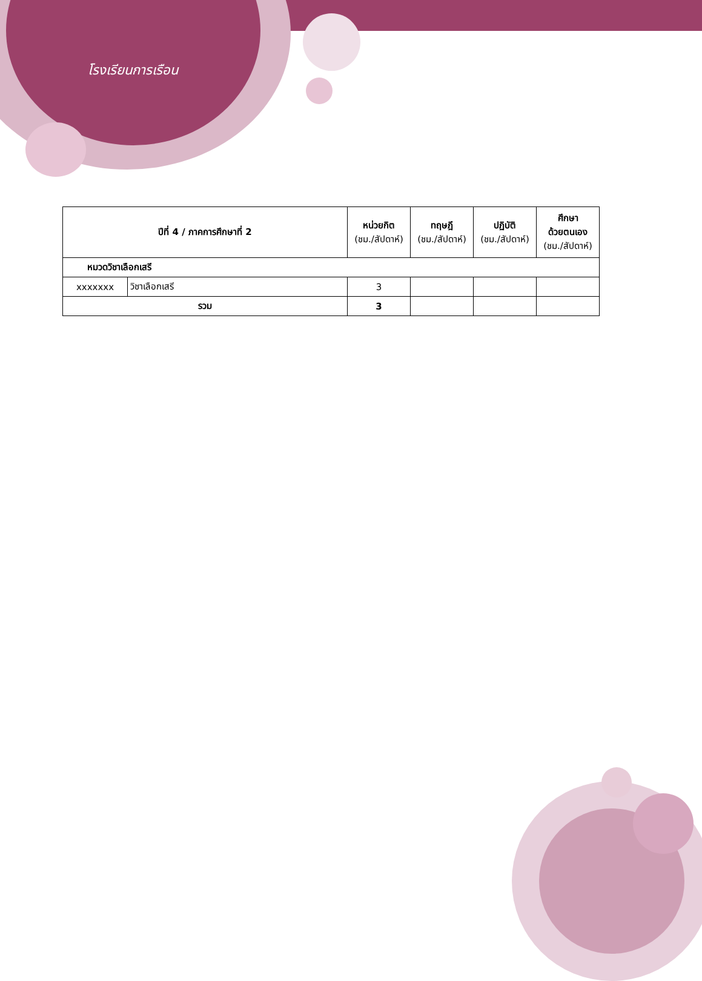โรงเรียนการเรือน
| ปีที่ 4 / ภาคการศึกษาที่ 2 | | หน่วยกิต (ชม./สัปดาห์) | ทฤษฎี (ชม./สัปดาห์) | ปฏิบัติ (ชม./สัปดาห์) | ศึกษา ด้วยตนเอง (ชม./สัปดาห์) |
| --- | --- | --- | --- | --- | --- |
| หมวดวิชาเลือกเสรี | | | | | |
| xxxxxxx | วิชาเลือกเสรี | 3 | | | |
| รวม | | 3 | | | |